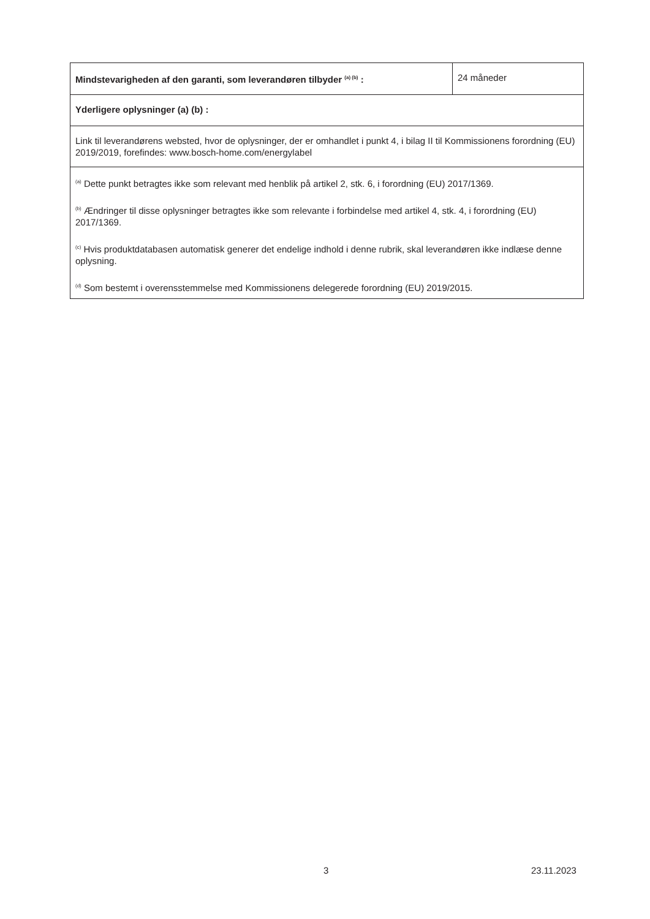| Mindstevarigheden af den garanti, som leverandøren tilbyder <sup>(a) (b)</sup> : | 24 måneder |
| Yderligere oplysninger (a) (b) : | |
| Link til leverandørens websted, hvor de oplysninger, der er omhandlet i punkt 4, i bilag II til Kommissionens forordning (EU) 2019/2019, forefindes: www.bosch-home.com/energylabel | |
| <sup>(a)</sup> Dette punkt betragtes ikke som relevant med henblik på artikel 2, stk. 6, i forordning (EU) 2017/1369. <sup>(b)</sup> Ændringer til disse oplysninger betragtes ikke som relevante i forbindelse med artikel 4, stk. 4, i forordning (EU) 2017/1369. <sup>(c)</sup> Hvis produktdatabasen automatisk generer det endelige indhold i denne rubrik, skal leverandøren ikke indlæse denne oplysning. <sup>(d)</sup> Som bestemt i overensstemmelse med Kommissionens delegerede forordning (EU) 2019/2015. | |
3 23.11.2023